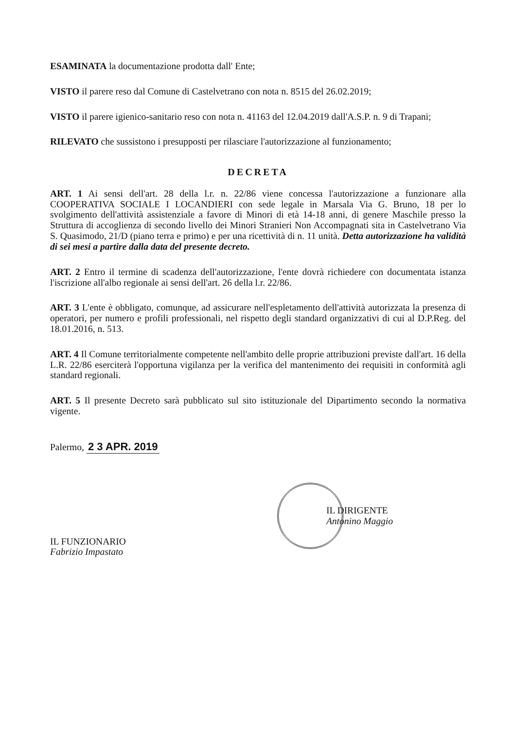ESAMINATA la documentazione prodotta dall' Ente;
VISTO il parere reso dal Comune di Castelvetrano con nota n. 8515 del 26.02.2019;
VISTO il parere igienico-sanitario reso con nota n. 41163 del 12.04.2019 dall'A.S.P. n. 9 di Trapani;
RILEVATO che sussistono i presupposti per rilasciare l'autorizzazione al funzionamento;
DECRETA
ART. 1 Ai sensi dell'art. 28 della l.r. n. 22/86 viene concessa l'autorizzazione a funzionare alla COOPERATIVA SOCIALE I LOCANDIERI con sede legale in Marsala Via G. Bruno, 18 per lo svolgimento dell'attività assistenziale a favore di Minori di età 14-18 anni, di genere Maschile presso la Struttura di accoglienza di secondo livello dei Minori Stranieri Non Accompagnati sita in Castelvetrano Via S. Quasimodo, 21/D (piano terra e primo) e per una ricettività di n. 11 unità. Detta autorizzazione ha validità di sei mesi a partire dalla data del presente decreto.
ART. 2 Entro il termine di scadenza dell'autorizzazione, l'ente dovrà richiedere con documentata istanza l'iscrizione all'albo regionale ai sensi dell'art. 26 della l.r. 22/86.
ART. 3 L'ente è obbligato, comunque, ad assicurare nell'espletamento dell'attività autorizzata la presenza di operatori, per numero e profili professionali, nel rispetto degli standard organizzativi di cui al D.P.Reg. del 18.01.2016, n. 513.
ART. 4 Il Comune territorialmente competente nell'ambito delle proprie attribuzioni previste dall'art. 16 della L.R. 22/86 eserciterà l'opportuna vigilanza per la verifica del mantenimento dei requisiti in conformità agli standard regionali.
ART. 5 Il presente Decreto sarà pubblicato sul sito istituzionale del Dipartimento secondo la normativa vigente.
Palermo, 2 3 APR. 2019
IL FUNZIONARIO
Fabrizio Impastato
IL DIRIGENTE
Antonino Maggio